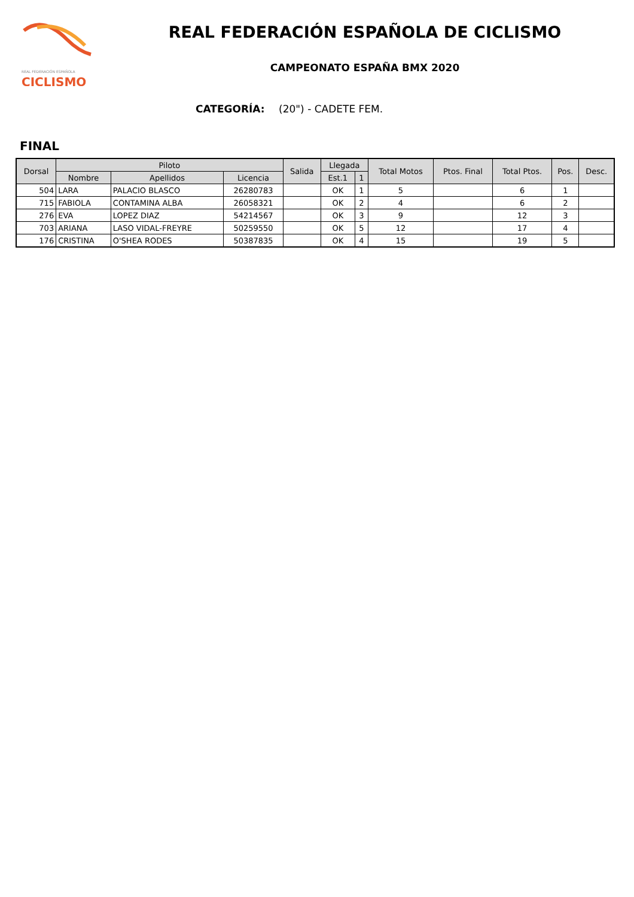REAL FEDERACIÓN ESPAÑOLA
CICLISMO
REAL FEDERACIÓN ESPAÑOLA DE CICLISMO
CAMPEONATO ESPAÑA BMX 2020
CATEGORÍA: (20") - CADETE FEM.
FINAL
| Dorsal | Piloto | | | Salida | Llegada | | Total Motos | Ptos. Final | Total Ptos. | Pos. | Desc. |
| --- | --- | --- | --- | --- | --- | --- | --- | --- | --- | --- | --- |
| | Nombre | Apellidos | Licencia | | Est.1 | 1 | | | | | |
| 504 | LARA | PALACIO BLASCO | 26280783 | | OK | 1 | 5 | | 6 | 1 | |
| 715 | FABIOLA | CONTAMINA ALBA | 26058321 | | OK | 2 | 4 | | 6 | 2 | |
| 276 | EVA | LOPEZ DIAZ | 54214567 | | OK | 3 | 9 | | 12 | 3 | |
| 703 | ARIANA | LASO VIDAL-FREYRE | 50259550 | | OK | 5 | 12 | | 17 | 4 | |
| 176 | CRISTINA | O'SHEA RODES | 50387835 | | OK | 4 | 15 | | 19 | 5 | |